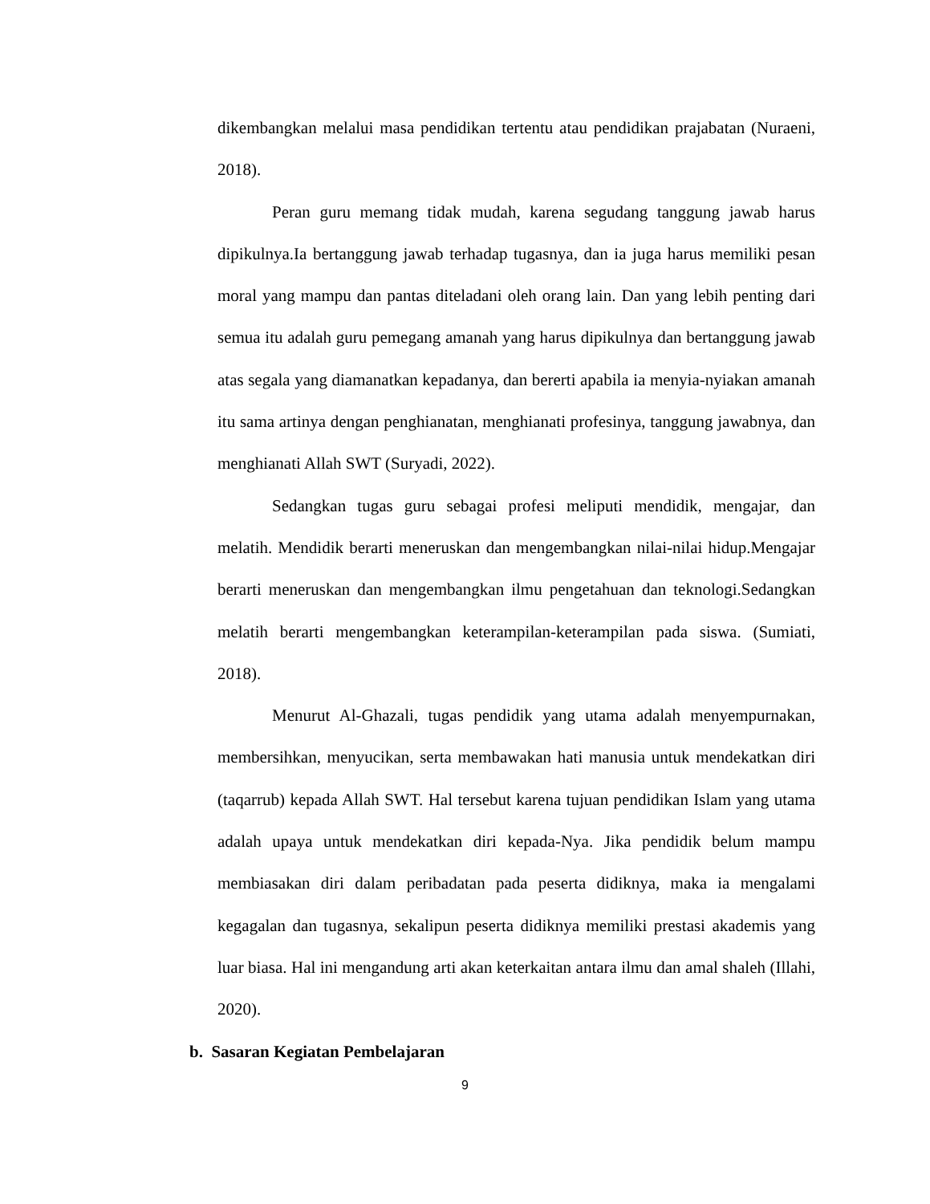dikembangkan melalui masa pendidikan tertentu atau pendidikan prajabatan (Nuraeni, 2018).
Peran guru memang tidak mudah, karena segudang tanggung jawab harus dipikulnya.Ia bertanggung jawab terhadap tugasnya, dan ia juga harus memiliki pesan moral yang mampu dan pantas diteladani oleh orang lain. Dan yang lebih penting dari semua itu adalah guru pemegang amanah yang harus dipikulnya dan bertanggung jawab atas segala yang diamanatkan kepadanya, dan bererti apabila ia menyia-nyiakan amanah itu sama artinya dengan penghianatan, menghianati profesinya, tanggung jawabnya, dan menghianati Allah SWT (Suryadi, 2022).
Sedangkan tugas guru sebagai profesi meliputi mendidik, mengajar, dan melatih. Mendidik berarti meneruskan dan mengembangkan nilai-nilai hidup.Mengajar berarti meneruskan dan mengembangkan ilmu pengetahuan dan teknologi.Sedangkan melatih berarti mengembangkan keterampilan-keterampilan pada siswa. (Sumiati, 2018).
Menurut Al-Ghazali, tugas pendidik yang utama adalah menyempurnakan, membersihkan, menyucikan, serta membawakan hati manusia untuk mendekatkan diri (taqarrub) kepada Allah SWT. Hal tersebut karena tujuan pendidikan Islam yang utama adalah upaya untuk mendekatkan diri kepada-Nya. Jika pendidik belum mampu membiasakan diri dalam peribadatan pada peserta didiknya, maka ia mengalami kegagalan dan tugasnya, sekalipun peserta didiknya memiliki prestasi akademis yang luar biasa. Hal ini mengandung arti akan keterkaitan antara ilmu dan amal shaleh (Illahi, 2020).
b. Sasaran Kegiatan Pembelajaran
9